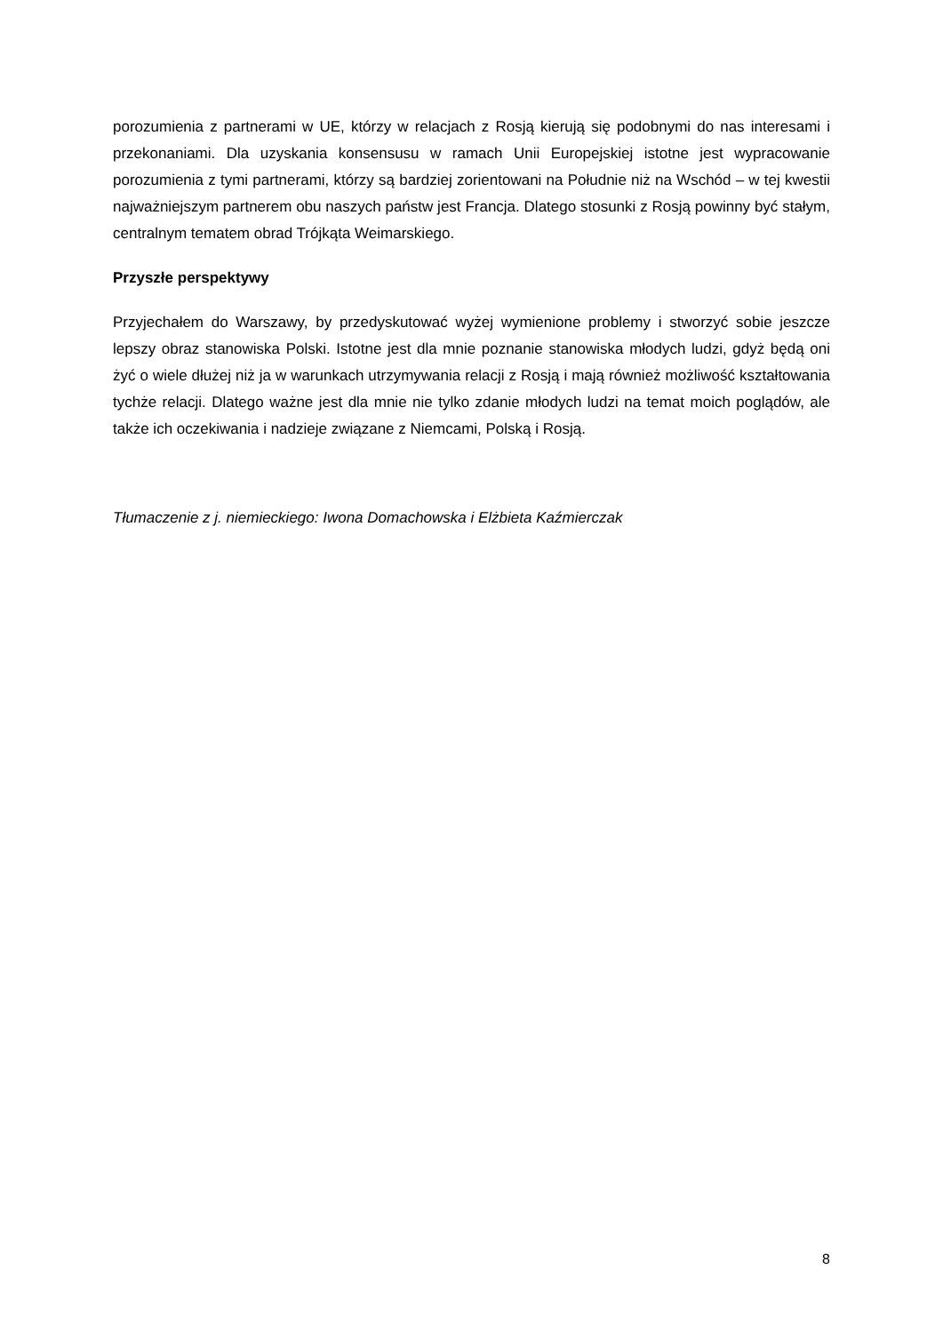porozumienia z partnerami w UE, którzy w relacjach z Rosją kierują się podobnymi do nas interesami i przekonaniami. Dla uzyskania konsensusu w ramach Unii Europejskiej istotne jest wypracowanie porozumienia z tymi partnerami, którzy są bardziej zorientowani na Południe niż na Wschód – w tej kwestii najważniejszym partnerem obu naszych państw jest Francja. Dlatego stosunki z Rosją powinny być stałym, centralnym tematem obrad Trójkąta Weimarskiego.
Przyszłe perspektywy
Przyjechałem do Warszawy, by przedyskutować wyżej wymienione problemy i stworzyć sobie jeszcze lepszy obraz stanowiska Polski. Istotne jest dla mnie poznanie stanowiska młodych ludzi, gdyż będą oni żyć o wiele dłużej niż ja w warunkach utrzymywania relacji z Rosją i mają również możliwość kształtowania tychże relacji. Dlatego ważne jest dla mnie nie tylko zdanie młodych ludzi na temat moich poglądów, ale także ich oczekiwania i nadzieje związane z Niemcami, Polską i Rosją.
Tłumaczenie z j. niemieckiego: Iwona Domachowska i Elżbieta Kaźmierczak
8